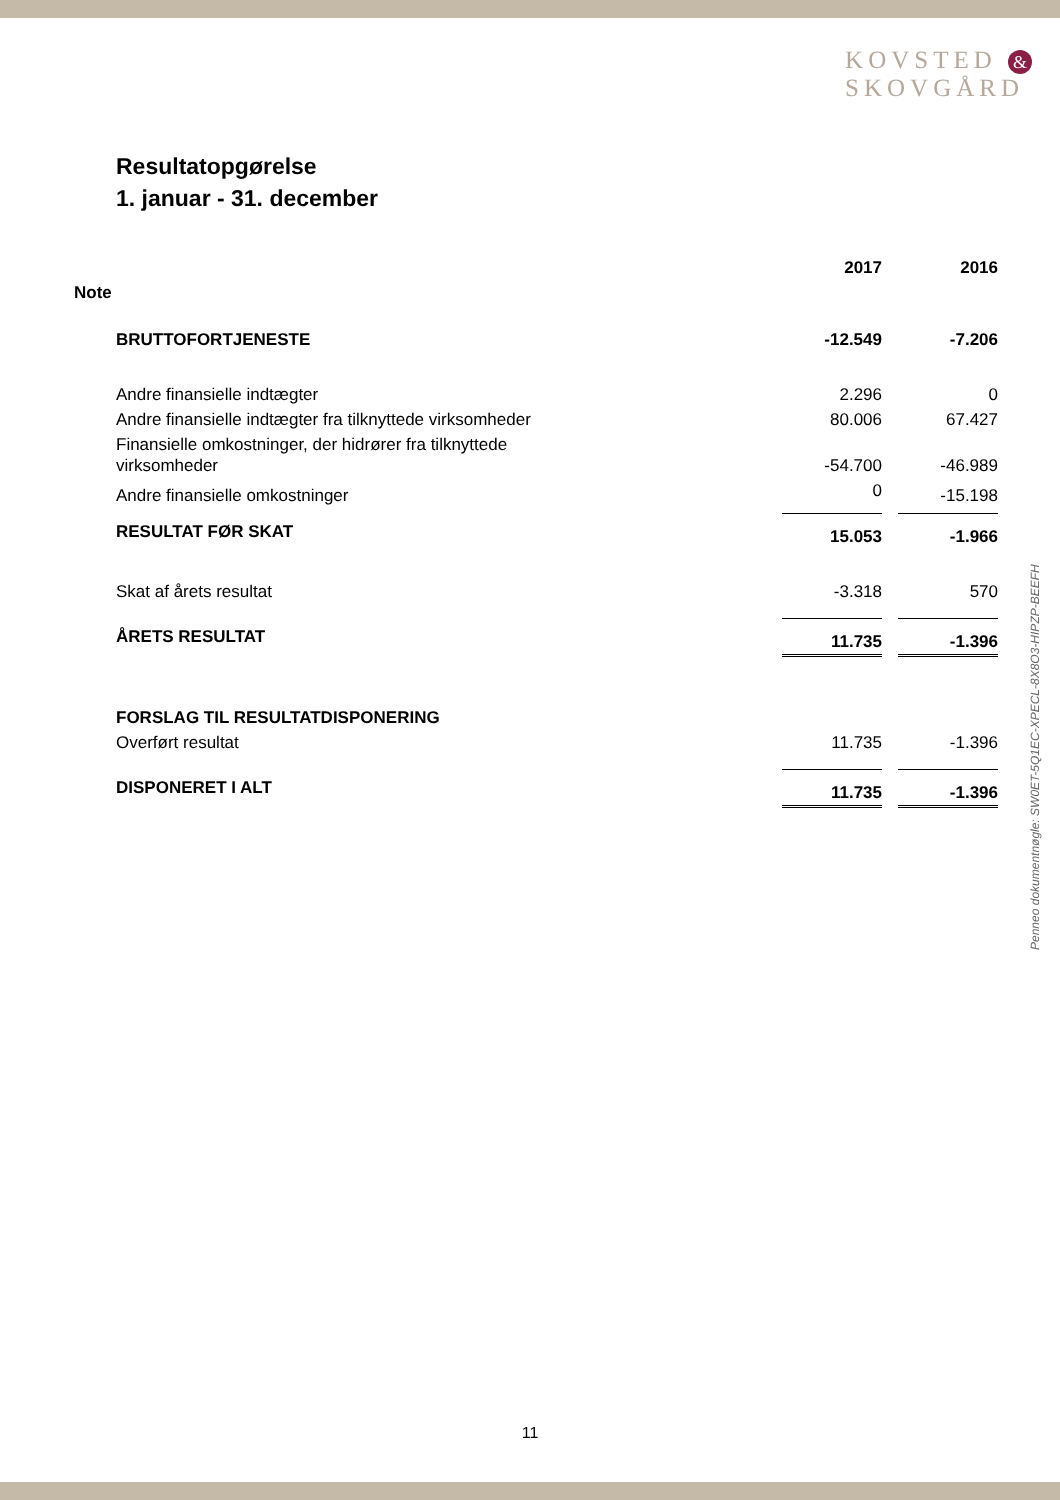KOVSTED &
SKOVGÅRD
Resultatopgørelse
1. januar - 31. december
| | 2017 | | 2016 |
| --- | --- | --- | --- |
| Note | | | |
| BRUTTOFORTJENESTE | -12.549 | | -7.206 |
| Andre finansielle indtægter | 2.296 | | 0 |
| Andre finansielle indtægter fra tilknyttede virksomheder | 80.006 | | 67.427 |
| Finansielle omkostninger, der hidrører fra tilknyttede virksomheder | -54.700 | | -46.989 |
| Andre finansielle omkostninger | 0 | | -15.198 |
| RESULTAT FØR SKAT | 15.053 | | -1.966 |
| Skat af årets resultat | -3.318 | | 570 |
| ÅRETS RESULTAT | 11.735 | | -1.396 |
| FORSLAG TIL RESULTATDISPONERING | | | |
| Overført resultat | 11.735 | | -1.396 |
| DISPONERET I ALT | 11.735 | | -1.396 |
Penneo dokumentnøgle: SW0ET-5Q1EC-XPECL-8X8O3-HIPZP-BEEFH
11